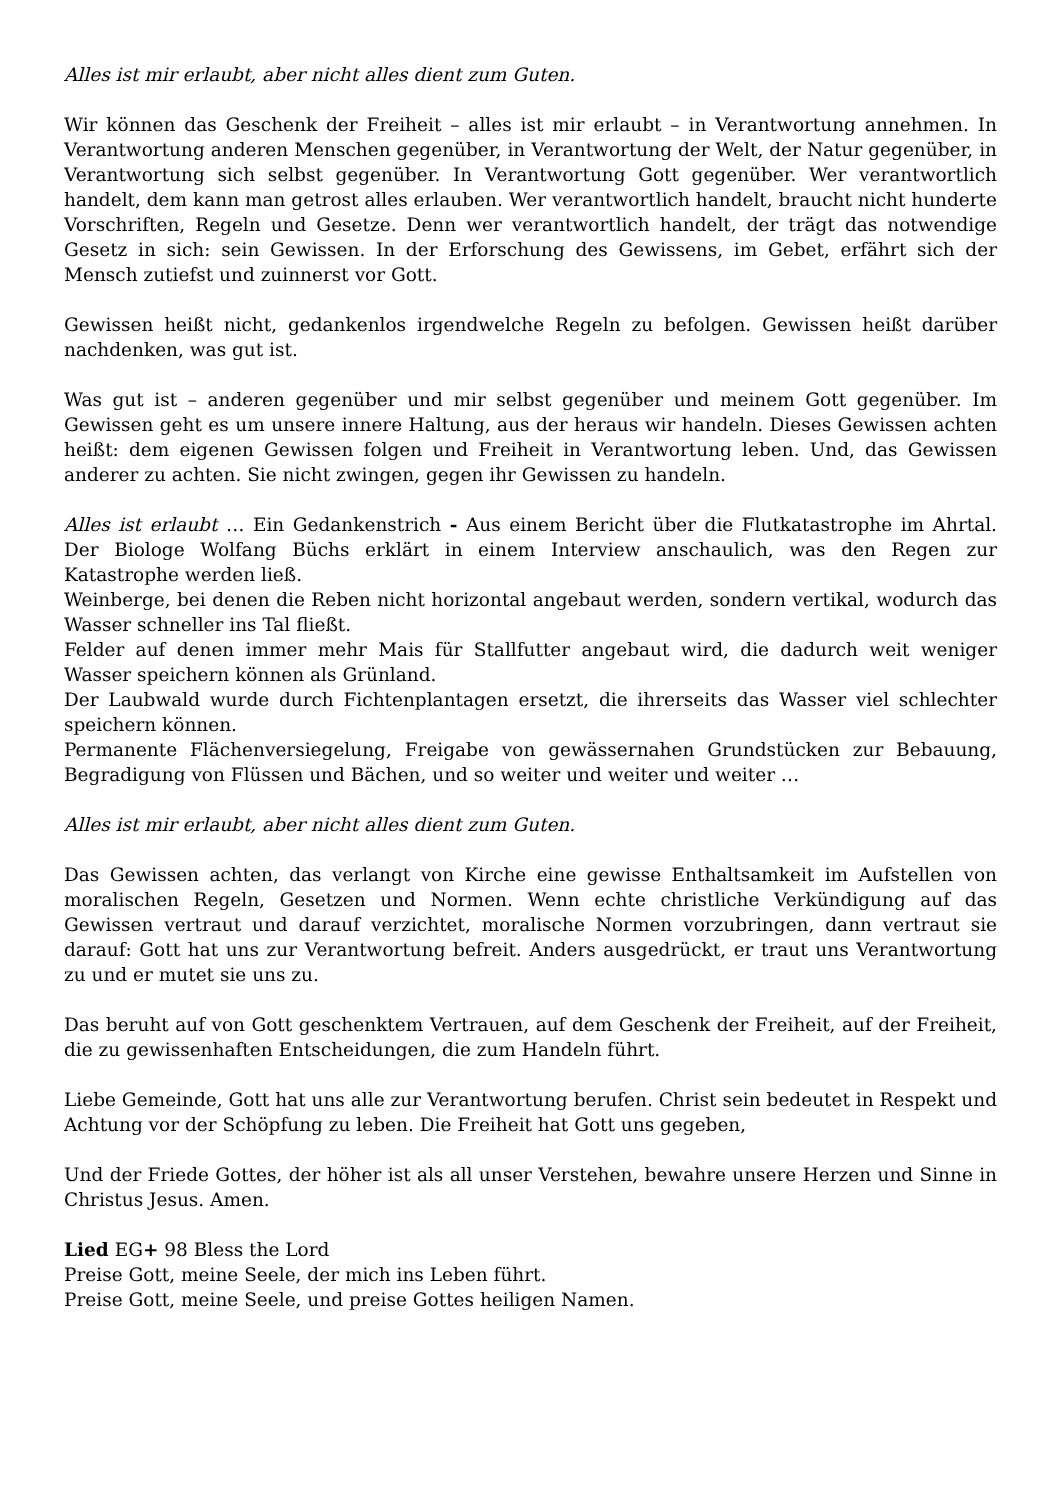Alles ist mir erlaubt, aber nicht alles dient zum Guten.
Wir können das Geschenk der Freiheit – alles ist mir erlaubt – in Verantwortung annehmen. In Verantwortung anderen Menschen gegenüber, in Verantwortung der Welt, der Natur gegenüber, in Verantwortung sich selbst gegenüber. In Verantwortung Gott gegenüber. Wer verantwortlich handelt, dem kann man getrost alles erlauben. Wer verantwortlich handelt, braucht nicht hunderte Vorschriften, Regeln und Gesetze. Denn wer verantwortlich handelt, der trägt das notwendige Gesetz in sich: sein Gewissen. In der Erforschung des Gewissens, im Gebet, erfährt sich der Mensch zutiefst und zuinnerst vor Gott.
Gewissen heißt nicht, gedankenlos irgendwelche Regeln zu befolgen. Gewissen heißt darüber nachdenken, was gut ist.
Was gut ist – anderen gegenüber und mir selbst gegenüber und meinem Gott gegenüber. Im Gewissen geht es um unsere innere Haltung, aus der heraus wir handeln. Dieses Gewissen achten heißt: dem eigenen Gewissen folgen und Freiheit in Verantwortung leben. Und, das Gewissen anderer zu achten. Sie nicht zwingen, gegen ihr Gewissen zu handeln.
Alles ist erlaubt … Ein Gedankenstrich - Aus einem Bericht über die Flutkatastrophe im Ahrtal. Der Biologe Wolfang Büchs erklärt in einem Interview anschaulich, was den Regen zur Katastrophe werden ließ.
Weinberge, bei denen die Reben nicht horizontal angebaut werden, sondern vertikal, wodurch das Wasser schneller ins Tal fließt.
Felder auf denen immer mehr Mais für Stallfutter angebaut wird, die dadurch weit weniger Wasser speichern können als Grünland.
Der Laubwald wurde durch Fichtenplantagen ersetzt, die ihrerseits das Wasser viel schlechter speichern können.
Permanente Flächenversiegelung, Freigabe von gewässernahen Grundstücken zur Bebauung, Begradigung von Flüssen und Bächen, und so weiter und weiter und weiter …
Alles ist mir erlaubt, aber nicht alles dient zum Guten.
Das Gewissen achten, das verlangt von Kirche eine gewisse Enthaltsamkeit im Aufstellen von moralischen Regeln, Gesetzen und Normen. Wenn echte christliche Verkündigung auf das Gewissen vertraut und darauf verzichtet, moralische Normen vorzubringen, dann vertraut sie darauf: Gott hat uns zur Verantwortung befreit. Anders ausgedrückt, er traut uns Verantwortung zu und er mutet sie uns zu.
Das beruht auf von Gott geschenktem Vertrauen, auf dem Geschenk der Freiheit, auf der Freiheit, die zu gewissenhaften Entscheidungen, die zum Handeln führt.
Liebe Gemeinde, Gott hat uns alle zur Verantwortung berufen. Christ sein bedeutet in Respekt und Achtung vor der Schöpfung zu leben. Die Freiheit hat Gott uns gegeben,
Und der Friede Gottes, der höher ist als all unser Verstehen, bewahre unsere Herzen und Sinne in Christus Jesus. Amen.
Lied EG+ 98 Bless the Lord
Preise Gott, meine Seele, der mich ins Leben führt.
Preise Gott, meine Seele, und preise Gottes heiligen Namen.